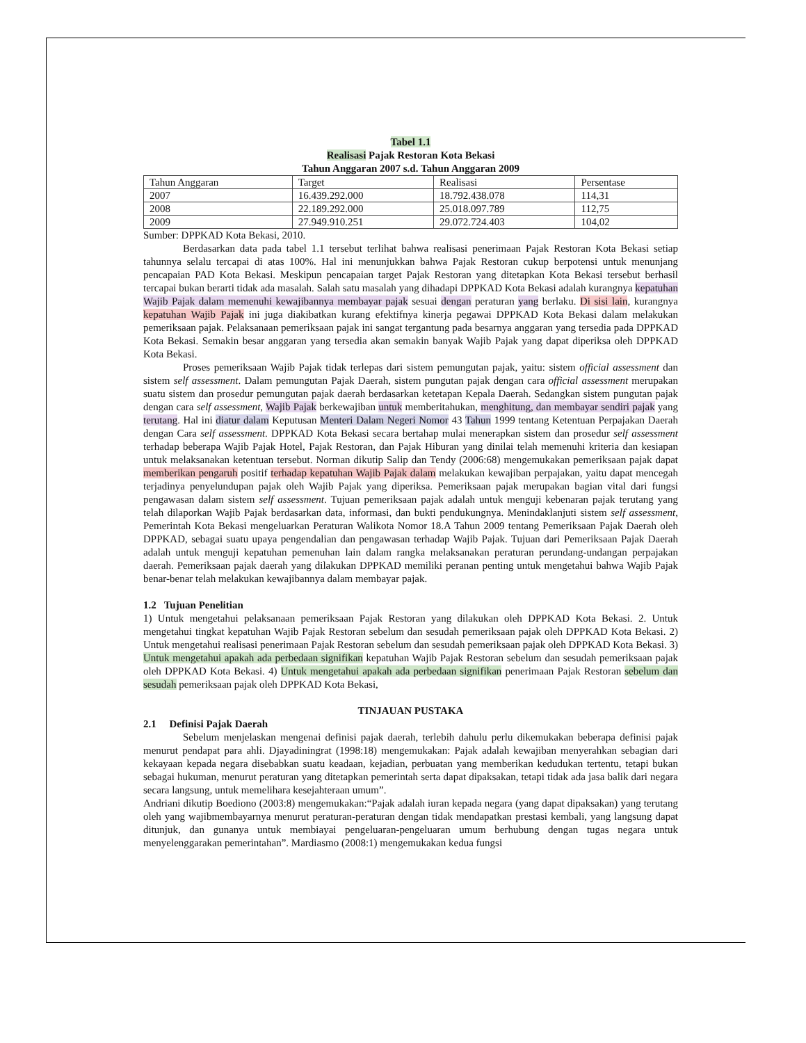Tabel 1.1
Realisasi Pajak Restoran Kota Bekasi
Tahun Anggaran 2007 s.d. Tahun Anggaran 2009
| Tahun Anggaran | Target | Realisasi | Persentase |
| --- | --- | --- | --- |
| 2007 | 16.439.292.000 | 18.792.438.078 | 114,31 |
| 2008 | 22.189.292.000 | 25.018.097.789 | 112,75 |
| 2009 | 27.949.910.251 | 29.072.724.403 | 104,02 |
Sumber: DPPKAD Kota Bekasi, 2010.
Berdasarkan data pada tabel 1.1 tersebut terlihat bahwa realisasi penerimaan Pajak Restoran Kota Bekasi setiap tahunnya selalu tercapai di atas 100%. Hal ini menunjukkan bahwa Pajak Restoran cukup berpotensi untuk menunjang pencapaian PAD Kota Bekasi. Meskipun pencapaian target Pajak Restoran yang ditetapkan Kota Bekasi tersebut berhasil tercapai bukan berarti tidak ada masalah. Salah satu masalah yang dihadapi DPPKAD Kota Bekasi adalah kurangnya kepatuhan Wajib Pajak dalam memenuhi kewajibannya membayar pajak sesuai dengan peraturan yang berlaku. Di sisi lain, kurangnya kepatuhan Wajib Pajak ini juga diakibatkan kurang efektifnya kinerja pegawai DPPKAD Kota Bekasi dalam melakukan pemeriksaan pajak. Pelaksanaan pemeriksaan pajak ini sangat tergantung pada besarnya anggaran yang tersedia pada DPPKAD Kota Bekasi. Semakin besar anggaran yang tersedia akan semakin banyak Wajib Pajak yang dapat diperiksa oleh DPPKAD Kota Bekasi.
Proses pemeriksaan Wajib Pajak tidak terlepas dari sistem pemungutan pajak, yaitu: sistem official assessment dan sistem self assessment. Dalam pemungutan Pajak Daerah, sistem pungutan pajak dengan cara official assessment merupakan suatu sistem dan prosedur pemungutan pajak daerah berdasarkan ketetapan Kepala Daerah. Sedangkan sistem pungutan pajak dengan cara self assessment, Wajib Pajak berkewajiban untuk memberitahukan, menghitung, dan membayar sendiri pajak yang terutang. Hal ini diatur dalam Keputusan Menteri Dalam Negeri Nomor 43 Tahun 1999 tentang Ketentuan Perpajakan Daerah dengan Cara self assessment. DPPKAD Kota Bekasi secara bertahap mulai menerapkan sistem dan prosedur self assessment terhadap beberapa Wajib Pajak Hotel, Pajak Restoran, dan Pajak Hiburan yang dinilai telah memenuhi kriteria dan kesiapan untuk melaksanakan ketentuan tersebut. Norman dikutip Salip dan Tendy (2006:68) mengemukakan pemeriksaan pajak dapat memberikan pengaruh positif terhadap kepatuhan Wajib Pajak dalam melakukan kewajiban perpajakan, yaitu dapat mencegah terjadinya penyelundupan pajak oleh Wajib Pajak yang diperiksa. Pemeriksaan pajak merupakan bagian vital dari fungsi pengawasan dalam sistem self assessment. Tujuan pemeriksaan pajak adalah untuk menguji kebenaran pajak terutang yang telah dilaporkan Wajib Pajak berdasarkan data, informasi, dan bukti pendukungnya. Menindaklanjuti sistem self assessment, Pemerintah Kota Bekasi mengeluarkan Peraturan Walikota Nomor 18.A Tahun 2009 tentang Pemeriksaan Pajak Daerah oleh DPPKAD, sebagai suatu upaya pengendalian dan pengawasan terhadap Wajib Pajak. Tujuan dari Pemeriksaan Pajak Daerah adalah untuk menguji kepatuhan pemenuhan lain dalam rangka melaksanakan peraturan perundang-undangan perpajakan daerah. Pemeriksaan pajak daerah yang dilakukan DPPKAD memiliki peranan penting untuk mengetahui bahwa Wajib Pajak benar-benar telah melakukan kewajibannya dalam membayar pajak.
1.2 Tujuan Penelitian
1) Untuk mengetahui pelaksanaan pemeriksaan Pajak Restoran yang dilakukan oleh DPPKAD Kota Bekasi. 2. Untuk mengetahui tingkat kepatuhan Wajib Pajak Restoran sebelum dan sesudah pemeriksaan pajak oleh DPPKAD Kota Bekasi. 2) Untuk mengetahui realisasi penerimaan Pajak Restoran sebelum dan sesudah pemeriksaan pajak oleh DPPKAD Kota Bekasi. 3) Untuk mengetahui apakah ada perbedaan signifikan kepatuhan Wajib Pajak Restoran sebelum dan sesudah pemeriksaan pajak oleh DPPKAD Kota Bekasi. 4) Untuk mengetahui apakah ada perbedaan signifikan penerimaan Pajak Restoran sebelum dan sesudah pemeriksaan pajak oleh DPPKAD Kota Bekasi,
TINJAUAN PUSTAKA
2.1 Definisi Pajak Daerah
Sebelum menjelaskan mengenai definisi pajak daerah, terlebih dahulu perlu dikemukakan beberapa definisi pajak menurut pendapat para ahli. Djayadiningrat (1998:18) mengemukakan: Pajak adalah kewajiban menyerahkan sebagian dari kekayaan kepada negara disebabkan suatu keadaan, kejadian, perbuatan yang memberikan kedudukan tertentu, tetapi bukan sebagai hukuman, menurut peraturan yang ditetapkan pemerintah serta dapat dipaksakan, tetapi tidak ada jasa balik dari negara secara langsung, untuk memelihara kesejahteraan umum”.
Andriani dikutip Boediono (2003:8) mengemukakan:“Pajak adalah iuran kepada negara (yang dapat dipaksakan) yang terutang oleh yang wajibmembayarnya menurut peraturan-peraturan dengan tidak mendapatkan prestasi kembali, yang langsung dapat ditunjuk, dan gunanya untuk membiayai pengeluaran-pengeluaran umum berhubung dengan tugas negara untuk menyelenggarakan pemerintahan”. Mardiasmo (2008:1) mengemukakan kedua fungsi